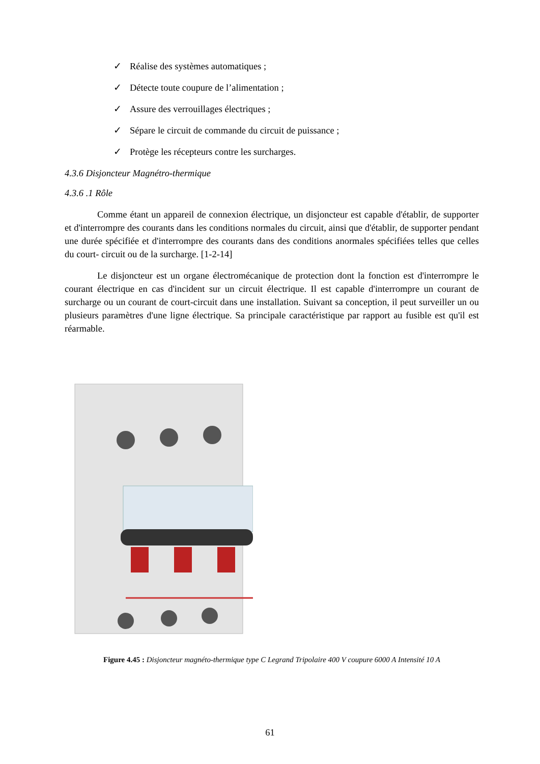✓ Réalise des systèmes automatiques ;
✓ Détecte toute coupure de l’alimentation ;
✓ Assure des verrouillages électriques ;
✓ Sépare le circuit de commande du circuit de puissance ;
✓ Protège les récepteurs contre les surcharges.
4.3.6 Disjoncteur Magnétro-thermique
4.3.6 .1 Rôle
Comme étant un appareil de connexion électrique, un disjoncteur est capable d'établir, de supporter et d'interrompre des courants dans les conditions normales du circuit, ainsi que d'établir, de supporter pendant une durée spécifiée et d'interrompre des courants dans des conditions anormales spécifiées telles que celles du court- circuit ou de la surcharge. [1-2-14]
Le disjoncteur est un organe électromécanique de protection dont la fonction est d'interrompre le courant électrique en cas d'incident sur un circuit électrique. Il est capable d'interrompre un courant de surcharge ou un courant de court-circuit dans une installation. Suivant sa conception, il peut surveiller un ou plusieurs paramètres d'une ligne électrique. Sa principale caractéristique par rapport au fusible est qu'il est réarmable.
Figure 4.45 : Disjoncteur magnéto-thermique type C Legrand Tripolaire 400 V coupure 6000 A Intensité 10 A
61